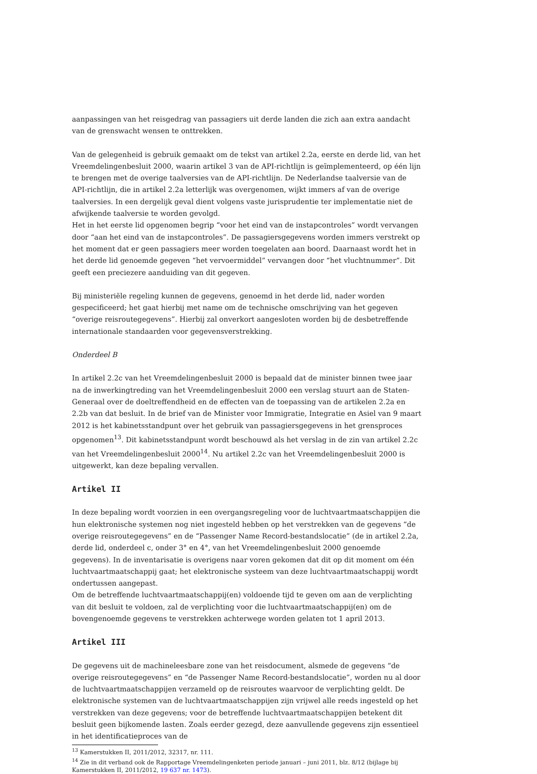aanpassingen van het reisgedrag van passagiers uit derde landen die zich aan extra aandacht van de grenswacht wensen te onttrekken.
Van de gelegenheid is gebruik gemaakt om de tekst van artikel 2.2a, eerste en derde lid, van het Vreemdelingenbesluit 2000, waarin artikel 3 van de API-richtlijn is geïmplementeerd, op één lijn te brengen met de overige taalversies van de API-richtlijn. De Nederlandse taalversie van de API-richtlijn, die in artikel 2.2a letterlijk was overgenomen, wijkt immers af van de overige taalversies. In een dergelijk geval dient volgens vaste jurisprudentie ter implementatie niet de afwijkende taalversie te worden gevolgd.
Het in het eerste lid opgenomen begrip “voor het eind van de instapcontroles” wordt vervangen door “aan het eind van de instapcontroles”. De passagiersgegevens worden immers verstrekt op het moment dat er geen passagiers meer worden toegelaten aan boord. Daarnaast wordt het in het derde lid genoemde gegeven “het vervoermiddel” vervangen door “het vluchtnummer”. Dit geeft een preciezere aanduiding van dit gegeven.
Bij ministeriële regeling kunnen de gegevens, genoemd in het derde lid, nader worden gespecificeerd; het gaat hierbij met name om de technische omschrijving van het gegeven “overige reisroutegegevens”. Hierbij zal onverkort aangesloten worden bij de desbetreffende internationale standaarden voor gegevensverstrekking.
Onderdeel B
In artikel 2.2c van het Vreemdelingenbesluit 2000 is bepaald dat de minister binnen twee jaar na de inwerkingtreding van het Vreemdelingenbesluit 2000 een verslag stuurt aan de Staten-Generaal over de doeltreffendheid en de effecten van de toepassing van de artikelen 2.2a en 2.2b van dat besluit. In de brief van de Minister voor Immigratie, Integratie en Asiel van 9 maart 2012 is het kabinetsstandpunt over het gebruik van passagiersgegevens in het grensproces opgenomen<sup>13</sup>. Dit kabinetsstandpunt wordt beschouwd als het verslag in de zin van artikel 2.2c van het Vreemdelingenbesluit 2000<sup>14</sup>. Nu artikel 2.2c van het Vreemdelingenbesluit 2000 is uitgewerkt, kan deze bepaling vervallen.
Artikel II
In deze bepaling wordt voorzien in een overgangsregeling voor de luchtvaartmaatschappijen die hun elektronische systemen nog niet ingesteld hebben op het verstrekken van de gegevens “de overige reisroutegegevens” en de “Passenger Name Record-bestandslocatie” (de in artikel 2.2a, derde lid, onderdeel c, onder 3° en 4°, van het Vreemdelingenbesluit 2000 genoemde gegevens). In de inventarisatie is overigens naar voren gekomen dat dit op dit moment om één luchtvaartmaatschappij gaat; het elektronische systeem van deze luchtvaartmaatschappij wordt ondertussen aangepast.
Om de betreffende luchtvaartmaatschappij(en) voldoende tijd te geven om aan de verplichting van dit besluit te voldoen, zal de verplichting voor die luchtvaartmaatschappij(en) om de bovengenoemde gegevens te verstrekken achterwege worden gelaten tot 1 april 2013.
Artikel III
De gegevens uit de machineleesbare zone van het reisdocument, alsmede de gegevens “de overige reisroutegegevens” en “de Passenger Name Record-bestandslocatie”, worden nu al door de luchtvaartmaatschappijen verzameld op de reisroutes waarvoor de verplichting geldt. De elektronische systemen van de luchtvaartmaatschappijen zijn vrijwel alle reeds ingesteld op het verstrekken van deze gegevens; voor de betreffende luchtvaartmaatschappijen betekent dit besluit geen bijkomende lasten. Zoals eerder gezegd, deze aanvullende gegevens zijn essentieel in het identificatieproces van de
<sup>13</sup> Kamerstukken II, 2011/2012, 32317, nr. 111.
<sup>14</sup> Zie in dit verband ook de Rapportage Vreemdelingenketen periode januari – juni 2011, blz. 8/12 (bijlage bij Kamerstukken II, 2011/2012, 19 637 nr. 1473).